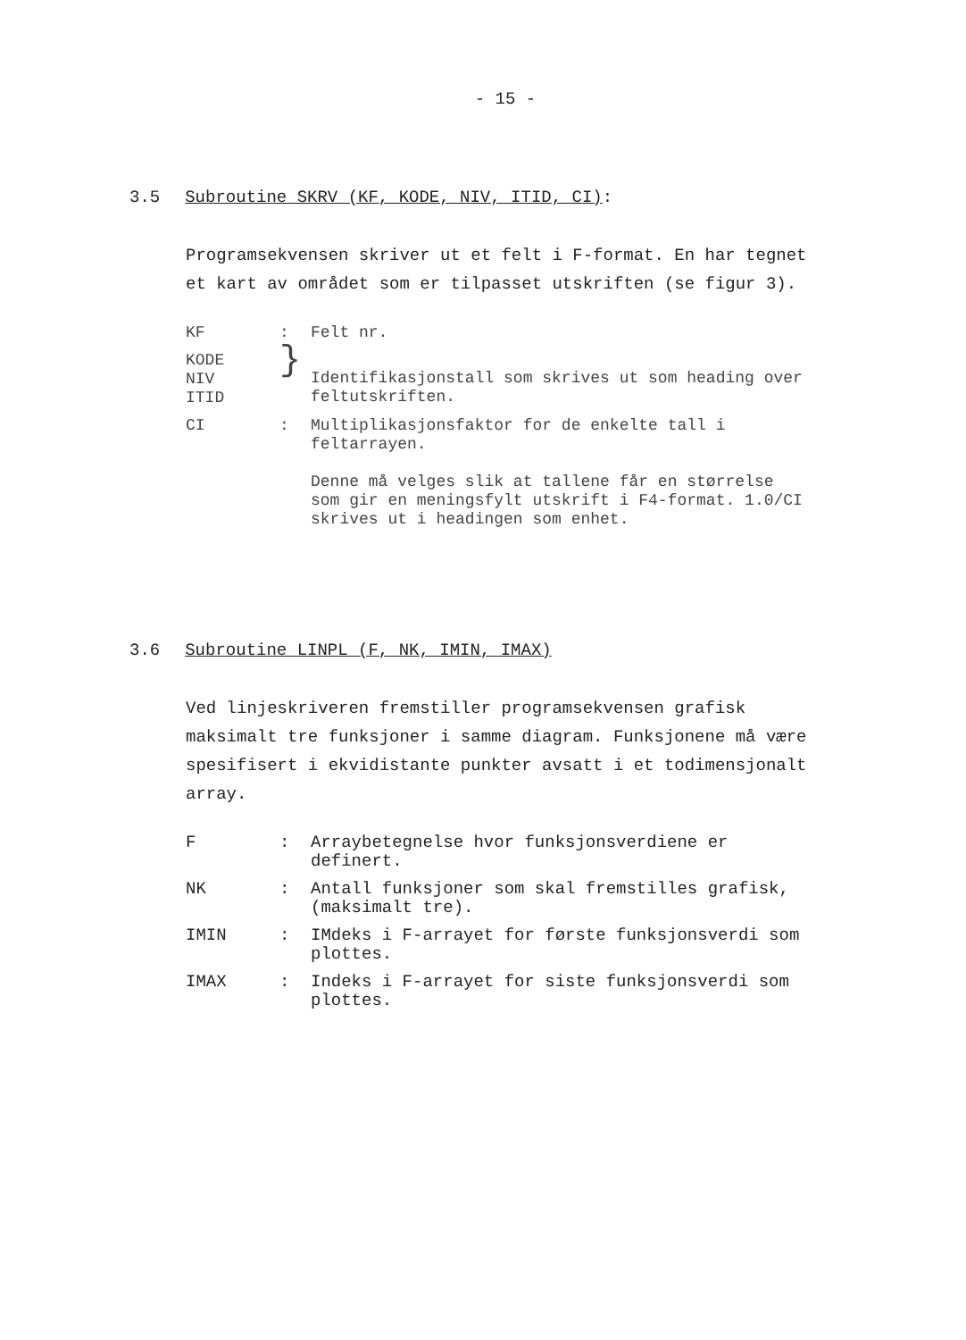- 15 -
3.5 Subroutine SKRV (KF, KODE, NIV, ITID, CI):
Programsekvensen skriver ut et felt i F-format. En har tegnet et kart av området som er tilpasset utskriften (se figur 3).
| KF | : | Felt nr. |
| KODE NIV ITID | } | Identifikasjonstall som skrives ut som heading over feltutskriften. |
| CI | : | Multiplikasjonsfaktor for de enkelte tall i feltarrayen. Denne må velges slik at tallene får en størrelse som gir en meningsfylt utskrift i F4-format. 1.0/CI skrives ut i headingen som enhet. |
3.6 Subroutine LINPL (F, NK, IMIN, IMAX)
Ved linjeskriveren fremstiller programsekvensen grafisk maksimalt tre funksjoner i samme diagram. Funksjonene må være spesifisert i ekvidistante punkter avsatt i et todimensjonalt array.
| F | : | Arraybetegnelse hvor funksjonsverdiene er definert. |
| NK | : | Antall funksjoner som skal fremstilles grafisk, (maksimalt tre). |
| IMIN | : | IMdeks i F-arrayet for første funksjonsverdi som plottes. |
| IMAX | : | Indeks i F-arrayet for siste funksjonsverdi som plottes. |